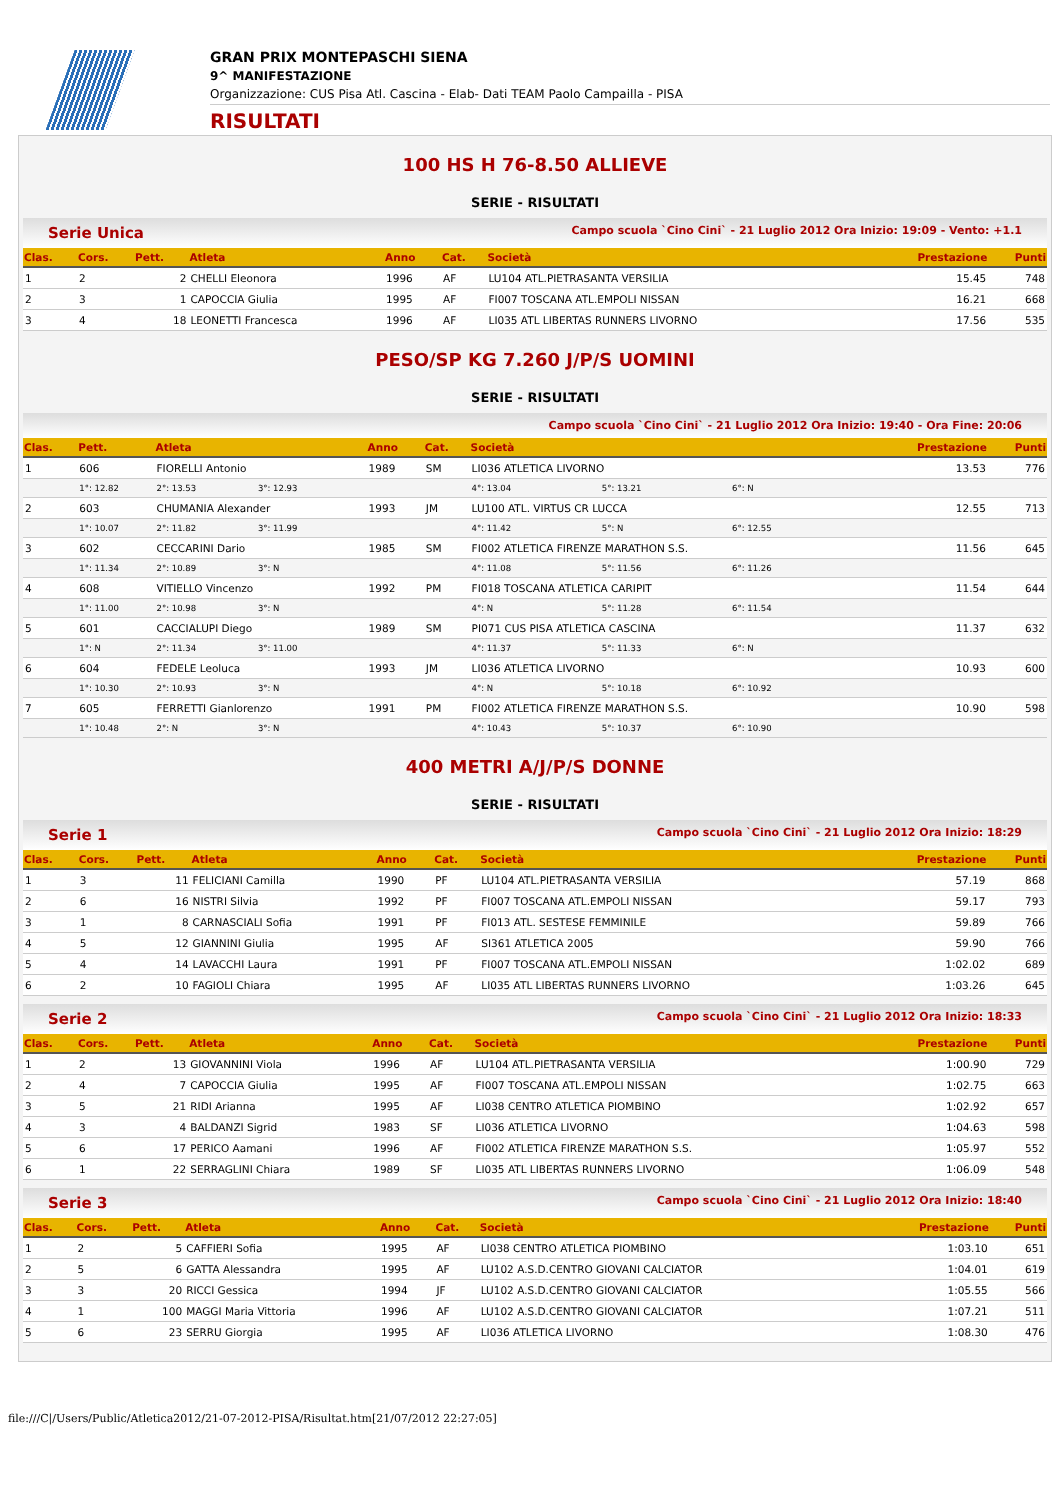GRAN PRIX MONTEPASCHI SIENA
9^ MANIFESTAZIONE
Organizzazione: CUS Pisa Atl. Cascina - Elab- Dati TEAM Paolo Campailla - PISA
RISULTATI
100 HS H 76-8.50 ALLIEVE
SERIE - RISULTATI
Serie Unica Campo scuola `Cino Cini` - 21 Luglio 2012 Ora Inizio: 19:09 - Vento: +1.1
| Clas. | Cors. | Pett. | Atleta | Anno | Cat. | Società | Prestazione | Punti |
| --- | --- | --- | --- | --- | --- | --- | --- | --- |
| 1 | 2 | 2 | CHELLI Eleonora | 1996 | AF | LU104 ATL.PIETRASANTA VERSILIA | 15.45 | 748 |
| 2 | 3 | 1 | CAPOCCIA Giulia | 1995 | AF | FI007 TOSCANA ATL.EMPOLI NISSAN | 16.21 | 668 |
| 3 | 4 | 18 | LEONETTI Francesca | 1996 | AF | LI035 ATL LIBERTAS RUNNERS LIVORNO | 17.56 | 535 |
PESO/SP KG 7.260 J/P/S UOMINI
SERIE - RISULTATI
Campo scuola `Cino Cini` - 21 Luglio 2012 Ora Inizio: 19:40 - Ora Fine: 20:06
| Clas. | Pett. | Atleta | | | Anno | Cat. | Società | | | Prestazione | Punti |
| --- | --- | --- | --- | --- | --- | --- | --- | --- | --- | --- | --- |
| 1 | 606 | FIORELLI Antonio | | | 1989 | SM | LI036 ATLETICA LIVORNO | | | 13.53 | 776 |
| | 1°: 12.82 | 2°: 13.53 | 3°: 12.93 | | | | 4°: 13.04 | 5°: 13.21 | 6°: N | | |
| 2 | 603 | CHUMANIA Alexander | | | 1993 | JM | LU100 ATL. VIRTUS CR LUCCA | | | 12.55 | 713 |
| | 1°: 10.07 | 2°: 11.82 | 3°: 11.99 | | | | 4°: 11.42 | 5°: N | 6°: 12.55 | | |
| 3 | 602 | CECCARINI Dario | | | 1985 | SM | FI002 ATLETICA FIRENZE MARATHON S.S. | | | 11.56 | 645 |
| | 1°: 11.34 | 2°: 10.89 | 3°: N | | | | 4°: 11.08 | 5°: 11.56 | 6°: 11.26 | | |
| 4 | 608 | VITIELLO Vincenzo | | | 1992 | PM | FI018 TOSCANA ATLETICA CARIPIT | | | 11.54 | 644 |
| | 1°: 11.00 | 2°: 10.98 | 3°: N | | | | 4°: N | 5°: 11.28 | 6°: 11.54 | | |
| 5 | 601 | CACCIALUPI Diego | | | 1989 | SM | PI071 CUS PISA ATLETICA CASCINA | | | 11.37 | 632 |
| | 1°: N | 2°: 11.34 | 3°: 11.00 | | | | 4°: 11.37 | 5°: 11.33 | 6°: N | | |
| 6 | 604 | FEDELE Leoluca | | | 1993 | JM | LI036 ATLETICA LIVORNO | | | 10.93 | 600 |
| | 1°: 10.30 | 2°: 10.93 | 3°: N | | | | 4°: N | 5°: 10.18 | 6°: 10.92 | | |
| 7 | 605 | FERRETTI Gianlorenzo | | | 1991 | PM | FI002 ATLETICA FIRENZE MARATHON S.S. | | | 10.90 | 598 |
| | 1°: 10.48 | 2°: N | 3°: N | | | | 4°: 10.43 | 5°: 10.37 | 6°: 10.90 | | |
400 METRI A/J/P/S DONNE
SERIE - RISULTATI
Serie 1 Campo scuola `Cino Cini` - 21 Luglio 2012 Ora Inizio: 18:29
| Clas. | Cors. | Pett. | Atleta | Anno | Cat. | Società | Prestazione | Punti |
| --- | --- | --- | --- | --- | --- | --- | --- | --- |
| 1 | 3 | 11 | FELICIANI Camilla | 1990 | PF | LU104 ATL.PIETRASANTA VERSILIA | 57.19 | 868 |
| 2 | 6 | 16 | NISTRI Silvia | 1992 | PF | FI007 TOSCANA ATL.EMPOLI NISSAN | 59.17 | 793 |
| 3 | 1 | 8 | CARNASCIALI Sofia | 1991 | PF | FI013 ATL. SESTESE FEMMINILE | 59.89 | 766 |
| 4 | 5 | 12 | GIANNINI Giulia | 1995 | AF | SI361 ATLETICA 2005 | 59.90 | 766 |
| 5 | 4 | 14 | LAVACCHI Laura | 1991 | PF | FI007 TOSCANA ATL.EMPOLI NISSAN | 1:02.02 | 689 |
| 6 | 2 | 10 | FAGIOLI Chiara | 1995 | AF | LI035 ATL LIBERTAS RUNNERS LIVORNO | 1:03.26 | 645 |
Serie 2 Campo scuola `Cino Cini` - 21 Luglio 2012 Ora Inizio: 18:33
| Clas. | Cors. | Pett. | Atleta | Anno | Cat. | Società | Prestazione | Punti |
| --- | --- | --- | --- | --- | --- | --- | --- | --- |
| 1 | 2 | 13 | GIOVANNINI Viola | 1996 | AF | LU104 ATL.PIETRASANTA VERSILIA | 1:00.90 | 729 |
| 2 | 4 | 7 | CAPOCCIA Giulia | 1995 | AF | FI007 TOSCANA ATL.EMPOLI NISSAN | 1:02.75 | 663 |
| 3 | 5 | 21 | RIDI Arianna | 1995 | AF | LI038 CENTRO ATLETICA PIOMBINO | 1:02.92 | 657 |
| 4 | 3 | 4 | BALDANZI Sigrid | 1983 | SF | LI036 ATLETICA LIVORNO | 1:04.63 | 598 |
| 5 | 6 | 17 | PERICO Aamani | 1996 | AF | FI002 ATLETICA FIRENZE MARATHON S.S. | 1:05.97 | 552 |
| 6 | 1 | 22 | SERRAGLINI Chiara | 1989 | SF | LI035 ATL LIBERTAS RUNNERS LIVORNO | 1:06.09 | 548 |
Serie 3 Campo scuola `Cino Cini` - 21 Luglio 2012 Ora Inizio: 18:40
| Clas. | Cors. | Pett. | Atleta | Anno | Cat. | Società | Prestazione | Punti |
| --- | --- | --- | --- | --- | --- | --- | --- | --- |
| 1 | 2 | 5 | CAFFIERI Sofia | 1995 | AF | LI038 CENTRO ATLETICA PIOMBINO | 1:03.10 | 651 |
| 2 | 5 | 6 | GATTA Alessandra | 1995 | AF | LU102 A.S.D.CENTRO GIOVANI CALCIATOR | 1:04.01 | 619 |
| 3 | 3 | 20 | RICCI Gessica | 1994 | JF | LU102 A.S.D.CENTRO GIOVANI CALCIATOR | 1:05.55 | 566 |
| 4 | 1 | 100 | MAGGI Maria Vittoria | 1996 | AF | LU102 A.S.D.CENTRO GIOVANI CALCIATOR | 1:07.21 | 511 |
| 5 | 6 | 23 | SERRU Giorgia | 1995 | AF | LI036 ATLETICA LIVORNO | 1:08.30 | 476 |
file:///C|/Users/Public/Atletica2012/21-07-2012-PISA/Risultat.htm[21/07/2012 22:27:05]